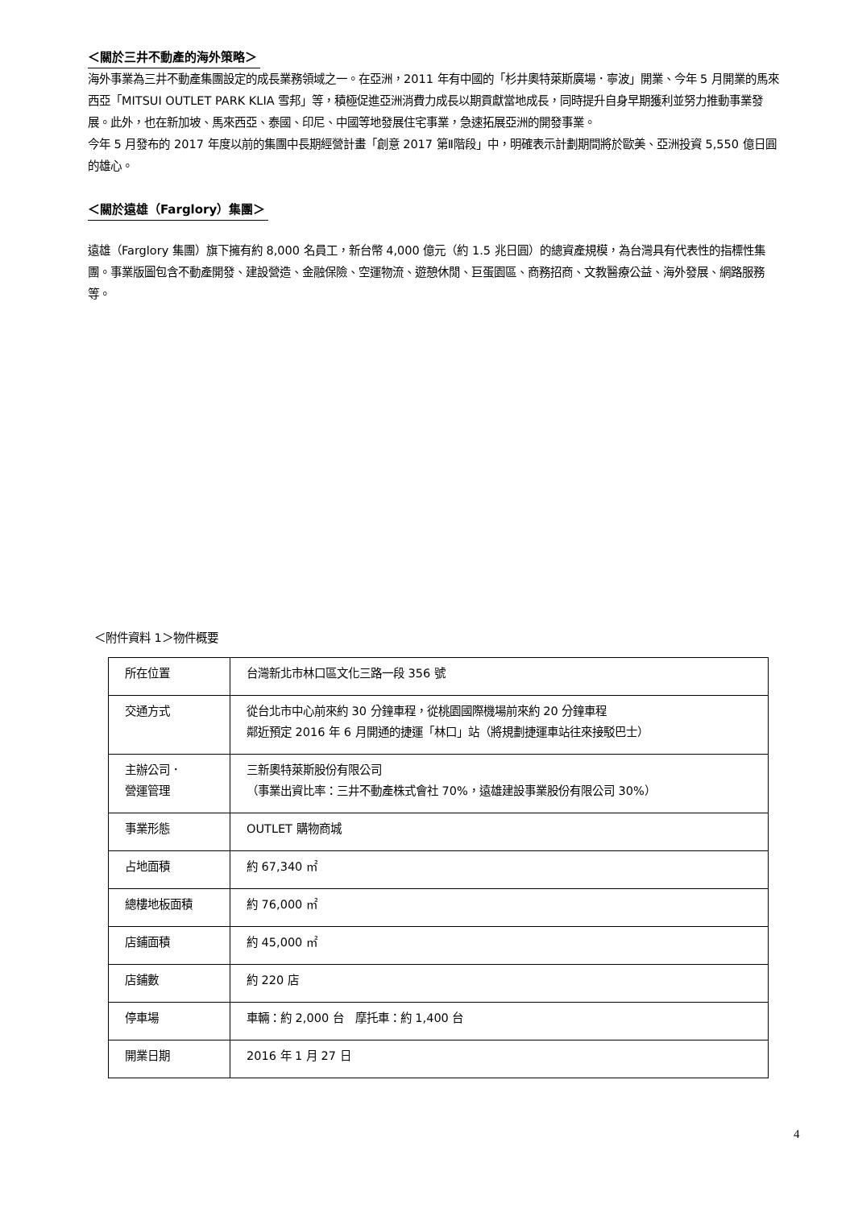＜關於三井不動產的海外策略＞
海外事業為三井不動產集團設定的成長業務領域之一。在亞洲，2011 年有中國的「杉井奧特萊斯廣場．寧波」開業、今年 5 月開業的馬來西亞「MITSUI OUTLET PARK KLIA 雪邦」等，積極促進亞洲消費力成長以期貢獻當地成長，同時提升自身早期獲利並努力推動事業發展。此外，也在新加坡、馬來西亞、泰國、印尼、中國等地發展住宅事業，急速拓展亞洲的開發事業。
今年 5 月發布的 2017 年度以前的集團中長期經營計畫「創意 2017 第Ⅱ階段」中，明確表示計劃期間將於歐美、亞洲投資 5,550 億日圓的雄心。
＜關於遠雄（Farglory）集團＞
遠雄（Farglory 集團）旗下擁有約 8,000 名員工，新台幣 4,000 億元（約 1.5 兆日圓）的總資產規模，為台灣具有代表性的指標性集團。事業版圖包含不動產開發、建設營造、金融保險、空運物流、遊憩休閒、巨蛋園區、商務招商、文教醫療公益、海外發展、網路服務等。
＜附件資料 1＞物件概要
| 所在位置 | 台灣新北市林口區文化三路一段 356 號 |
| 交通方式 | 從台北市中心前來約 30 分鐘車程，從桃園國際機場前來約 20 分鐘車程 鄰近預定 2016 年 6 月開通的捷運「林口」站（將規劃捷運車站往來接駁巴士） |
| 主辦公司． 營運管理 | 三新奧特萊斯股份有限公司 （事業出資比率：三井不動產株式會社 70%，遠雄建設事業股份有限公司 30%） |
| 事業形態 | OUTLET 購物商城 |
| 占地面積 | 約 67,340 ㎡ |
| 總樓地板面積 | 約 76,000 ㎡ |
| 店鋪面積 | 約 45,000 ㎡ |
| 店鋪數 | 約 220 店 |
| 停車場 | 車輛：約 2,000 台 摩托車：約 1,400 台 |
| 開業日期 | 2016 年 1 月 27 日 |
4